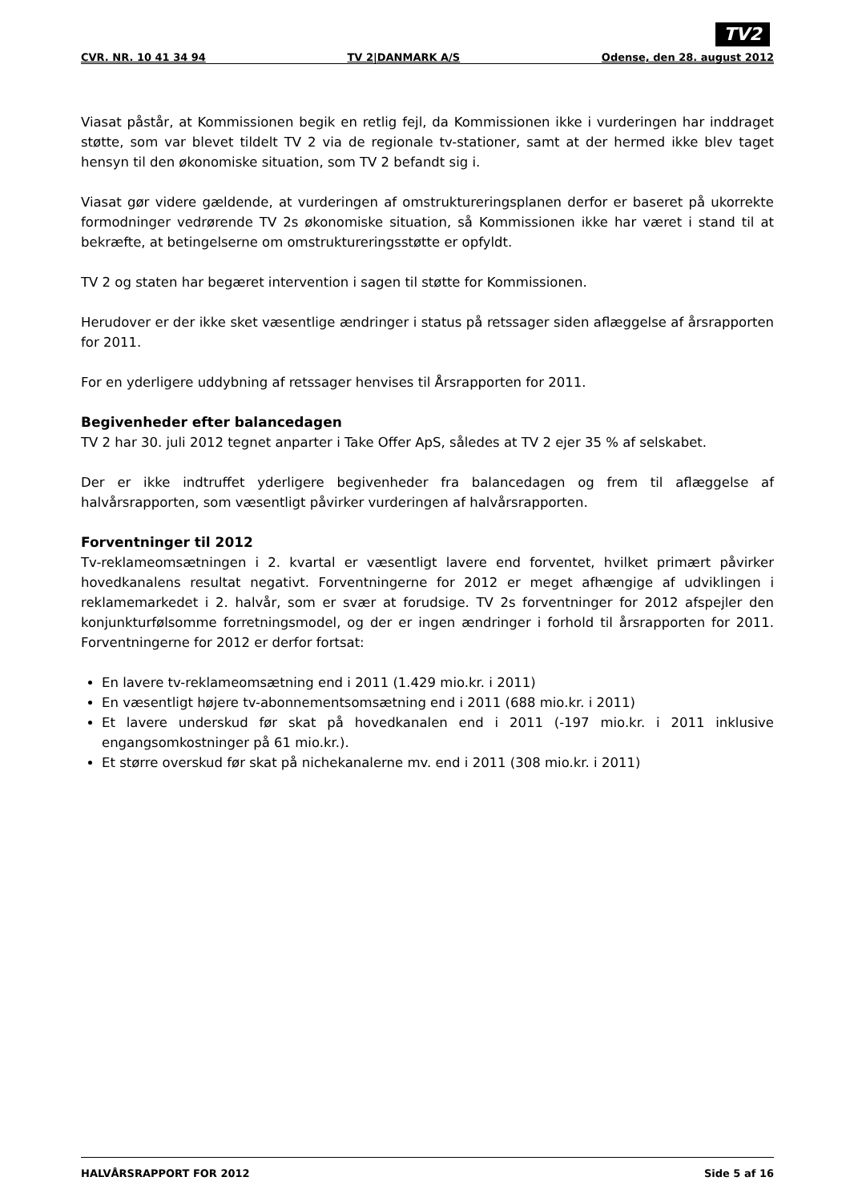TV2
CVR. NR. 10 41 34 94 TV 2|DANMARK A/S Odense, den 28. august 2012
Viasat påstår, at Kommissionen begik en retlig fejl, da Kommissionen ikke i vurderingen har inddraget støtte, som var blevet tildelt TV 2 via de regionale tv-stationer, samt at der hermed ikke blev taget hensyn til den økonomiske situation, som TV 2 befandt sig i.
Viasat gør videre gældende, at vurderingen af omstruktureringsplanen derfor er baseret på ukorrekte formodninger vedrørende TV 2s økonomiske situation, så Kommissionen ikke har været i stand til at bekræfte, at betingelserne om omstruktureringsstøtte er opfyldt.
TV 2 og staten har begæret intervention i sagen til støtte for Kommissionen.
Herudover er der ikke sket væsentlige ændringer i status på retssager siden aflæggelse af årsrapporten for 2011.
For en yderligere uddybning af retssager henvises til Årsrapporten for 2011.
Begivenheder efter balancedagen
TV 2 har 30. juli 2012 tegnet anparter i Take Offer ApS, således at TV 2 ejer 35 % af selskabet.
Der er ikke indtruffet yderligere begivenheder fra balancedagen og frem til aflæggelse af halvårsrapporten, som væsentligt påvirker vurderingen af halvårsrapporten.
Forventninger til 2012
Tv-reklameomsætningen i 2. kvartal er væsentligt lavere end forventet, hvilket primært påvirker hovedkanalens resultat negativt. Forventningerne for 2012 er meget afhængige af udviklingen i reklamemarkedet i 2. halvår, som er svær at forudsige. TV 2s forventninger for 2012 afspejler den konjunkturfølsomme forretningsmodel, og der er ingen ændringer i forhold til årsrapporten for 2011. Forventningerne for 2012 er derfor fortsat:
En lavere tv-reklameomsætning end i 2011 (1.429 mio.kr. i 2011)
En væsentligt højere tv-abonnementsomsætning end i 2011 (688 mio.kr. i 2011)
Et lavere underskud før skat på hovedkanalen end i 2011 (-197 mio.kr. i 2011 inklusive engangsomkostninger på 61 mio.kr.).
Et større overskud før skat på nichekanalerne mv. end i 2011 (308 mio.kr. i 2011)
HALVÅRSRAPPORT FOR 2012 Side 5 af 16